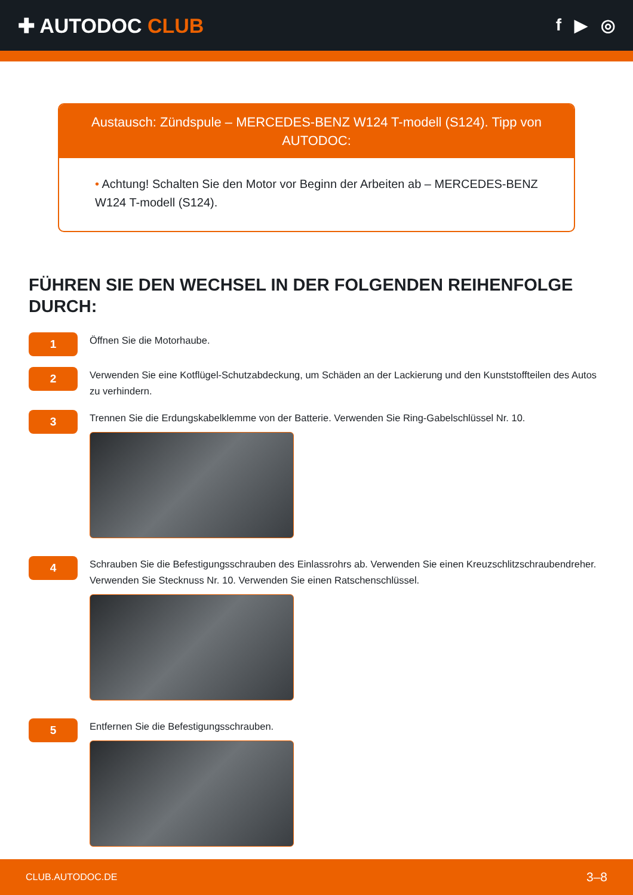✚ AUTODOC CLUB
f ▶ ◎
Austausch: Zündspule – MERCEDES-BENZ W124 T-modell (S124). Tipp von AUTODOC:
• Achtung! Schalten Sie den Motor vor Beginn der Arbeiten ab – MERCEDES-BENZ W124 T-modell (S124).
FÜHREN SIE DEN WECHSEL IN DER FOLGENDEN REIHENFOLGE DURCH:
1
Öffnen Sie die Motorhaube.
2
Verwenden Sie eine Kotflügel-Schutzabdeckung, um Schäden an der Lackierung und den Kunststoffteilen des Autos zu verhindern.
3
Trennen Sie die Erdungskabelklemme von der Batterie. Verwenden Sie Ring-Gabelschlüssel Nr. 10.
4
Schrauben Sie die Befestigungsschrauben des Einlassrohrs ab. Verwenden Sie einen Kreuzschlitzschraubendreher. Verwenden Sie Stecknuss Nr. 10. Verwenden Sie einen Ratschenschlüssel.
5
Entfernen Sie die Befestigungsschrauben.
CLUB.AUTODOC.DE 3–8